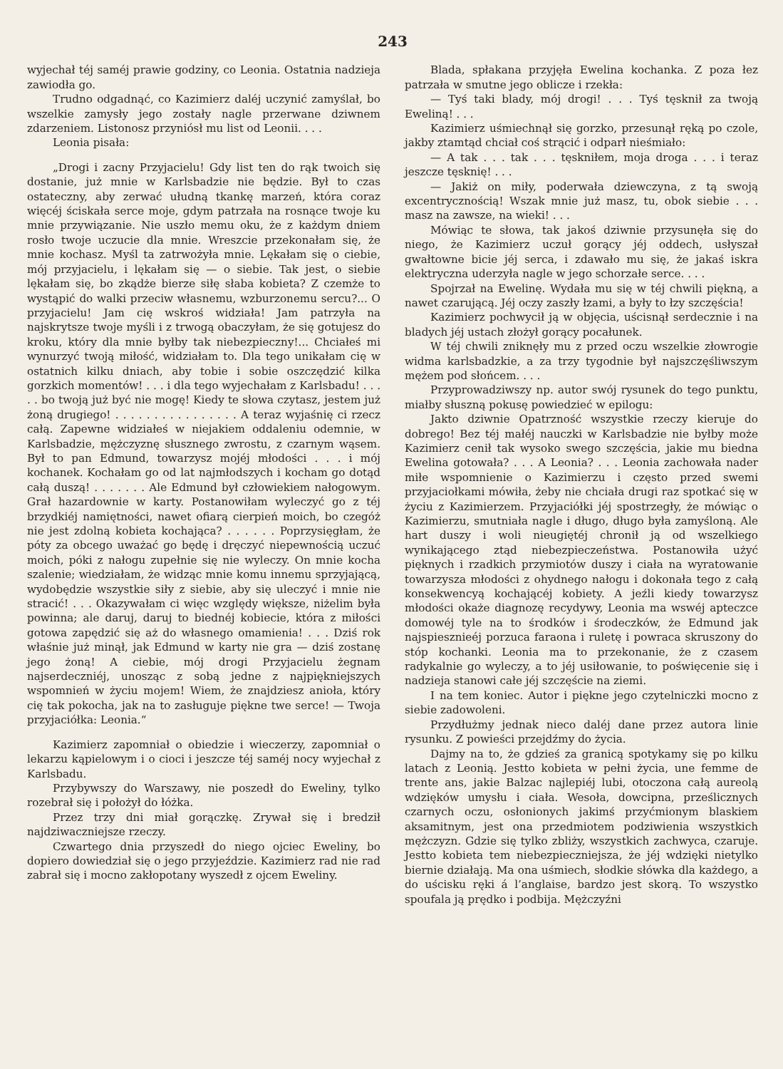243
wyjechał téj saméj prawie godziny, co Leonia. Ostatnia nadzieja zawiodła go.
Trudno odgadnąć, co Kazimierz daléj uczynić zamyślał, bo wszelkie zamysły jego zostały nagle przerwane dziwnem zdarzeniem. Listonosz przyniósł mu list od Leonii. . . .
Leonia pisała:
„Drogi i zacny Przyjacielu! Gdy list ten do rąk twoich się dostanie, już mnie w Karlsbadzie nie będzie. Był to czas ostateczny, aby zerwać ułudną tkankę marzeń, która coraz więcéj ściskała serce moje, gdym patrzała na rosnące twoje ku mnie przywiązanie. Nie uszło memu oku, że z każdym dniem rosło twoje uczucie dla mnie. Wreszcie przekonałam się, że mnie kochasz. Myśl ta zatrwożyła mnie. Lękałam się o ciebie, mój przyjacielu, i lękałam się — o siebie. Tak jest, o siebie lękałam się, bo zkądże bierze siłę słaba kobieta? Z czemże to wystąpić do walki przeciw własnemu, wzburzonemu sercu?... O przyjacielu! Jam cię wskroś widziała! Jam patrzyła na najskrytsze twoje myśli i z trwogą obaczyłam, że się gotujesz do kroku, który dla mnie byłby tak niebezpieczny!... Chciałeś mi wynurzyć twoją miłość, widziałam to. Dla tego unikałam cię w ostatnich kilku dniach, aby tobie i sobie oszczędzić kilka gorzkich momentów! . . . i dla tego wyjechałam z Karlsbadu! . . . . . bo twoją już być nie mogę! Kiedy te słowa czytasz, jestem już żoną drugiego! . . . . . . . . . . . . . . . . A teraz wyjaśnię ci rzecz całą. Zapewne widziałeś w niejakiem oddaleniu odemnie, w Karlsbadzie, mężczyznę słusznego zwrostu, z czarnym wąsem. Był to pan Edmund, towarzysz mojéj młodości . . . i mój kochanek. Kochałam go od lat najmłodszych i kocham go dotąd całą duszą! . . . . . . . Ale Edmund był człowiekiem nałogowym. Grał hazardownie w karty. Postanowiłam wyleczyć go z téj brzydkiéj namiętności, nawet ofiarą cierpień moich, bo czegóż nie jest zdolną kobieta kochająca? . . . . . . Poprzysięgłam, że póty za obcego uważać go będę i dręczyć niepewnością uczuć moich, póki z nałogu zupełnie się nie wyleczy. On mnie kocha szalenie; wiedziałam, że widząc mnie komu innemu sprzyjającą, wydobędzie wszystkie siły z siebie, aby się uleczyć i mnie nie stracić! . . . Okazywałam ci więc względy większe, niżelim była powinna; ale daruj, daruj to biednéj kobiecie, która z miłości gotowa zapędzić się aż do własnego omamienia! . . . Dziś rok właśnie już minął, jak Edmund w karty nie gra — dziś zostanę jego żoną! A ciebie, mój drogi Przyjacielu żegnam najserdeczniéj, unosząc z sobą jedne z najpiękniejszych wspomnień w życiu mojem! Wiem, że znajdziesz anioła, który cię tak pokocha, jak na to zasługuje piękne twe serce! — Twoja przyjaciółka: Leonia.“
Kazimierz zapomniał o obiedzie i wieczerzy, zapomniał o lekarzu kąpielowym i o cioci i jeszcze téj saméj nocy wyjechał z Karlsbadu.
Przybywszy do Warszawy, nie poszedł do Eweliny, tylko rozebrał się i położył do łóżka.
Przez trzy dni miał gorączkę. Zrywał się i bredził najdziwaczniejsze rzeczy.
Czwartego dnia przyszedł do niego ojciec Eweliny, bo dopiero dowiedział się o jego przyjeździe. Kazimierz rad nie rad zabrał się i mocno zakłopotany wyszedł z ojcem Eweliny.
Blada, spłakana przyjęła Ewelina kochanka. Z poza łez patrzała w smutne jego oblicze i rzekła:
— Tyś taki blady, mój drogi! . . . Tyś tęsknił za twoją Eweliną! . . .
Kazimierz uśmiechnął się gorzko, przesunął ręką po czole, jakby ztamtąd chciał coś strącić i odparł nieśmiało:
— A tak . . . tak . . . tęskniłem, moja droga . . . i teraz jeszcze tęsknię! . . .
— Jakiż on miły, poderwała dziewczyna, z tą swoją excentrycznością! Wszak mnie już masz, tu, obok siebie . . . masz na zawsze, na wieki! . . .
Mówiąc te słowa, tak jakoś dziwnie przysunęła się do niego, że Kazimierz uczuł gorący jéj oddech, usłyszał gwałtowne bicie jéj serca, i zdawało mu się, że jakaś iskra elektryczna uderzyła nagle w jego schorzałe serce. . . .
Spojrzał na Ewelinę. Wydała mu się w téj chwili piękną, a nawet czarującą. Jéj oczy zaszły łzami, a były to łzy szczęścia!
Kazimierz pochwycił ją w objęcia, uścisnął serdecznie i na bladych jéj ustach złożył gorący pocałunek.
W téj chwili zniknęły mu z przed oczu wszelkie złowrogie widma karlsbadzkie, a za trzy tygodnie był najszczęśliwszym mężem pod słońcem. . . .
Przyprowadziwszy np. autor swój rysunek do tego punktu, miałby słuszną pokusę powiedzieć w epilogu:
Jakto dziwnie Opatrzność wszystkie rzeczy kieruje do dobrego! Bez téj małéj nauczki w Karlsbadzie nie byłby może Kazimierz cenił tak wysoko swego szczęścia, jakie mu biedna Ewelina gotowała? . . . A Leonia? . . . Leonia zachowała nader miłe wspomnienie o Kazimierzu i często przed swemi przyjaciołkami mówiła, żeby nie chciała drugi raz spotkać się w życiu z Kazimierzem. Przyjaciółki jéj spostrzegły, że mówiąc o Kazimierzu, smutniała nagle i długo, długo była zamyśloną. Ale hart duszy i woli nieugiętéj chronił ją od wszelkiego wynikającego ztąd niebezpieczeństwa. Postanowiła użyć pięknych i rzadkich przymiotów duszy i ciała na wyratowanie towarzysza młodości z ohydnego nałogu i dokonała tego z całą konsekwencyą kochającéj kobiety. A jeźli kiedy towarzysz młodości okaże diagnozę recydywy, Leonia ma wswéj apteczce domowéj tyle na to środków i środeczków, że Edmund jak najspiesznieéj porzuca faraona i ruletę i powraca skruszony do stóp kochanki. Leonia ma to przekonanie, że z czasem radykalnie go wyleczy, a to jéj usiłowanie, to poświęcenie się i nadzieja stanowi całe jéj szczęście na ziemi.
I na tem koniec. Autor i piękne jego czytelniczki mocno z siebie zadowoleni.
Przydłużmy jednak nieco daléj dane przez autora linie rysunku. Z powieści przejdźmy do życia.
Dajmy na to, że gdzieś za granicą spotykamy się po kilku latach z Leonią. Jestto kobieta w pełni życia, une femme de trente ans, jakie Balzac najlepiéj lubi, otoczona całą aureolą wdzięków umysłu i ciała. Wesoła, dowcipna, prześlicznych czarnych oczu, osłonionych jakimś przyćmionym blaskiem aksamitnym, jest ona przedmiotem podziwienia wszystkich mężczyzn. Gdzie się tylko zbliży, wszystkich zachwyca, czaruje. Jestto kobieta tem niebezpieczniejsza, że jéj wdzięki nietylko biernie działają. Ma ona uśmiech, słodkie słówka dla każdego, a do uścisku ręki á l’anglaise, bardzo jest skorą. To wszystko spoufala ją prędko i podbija. Mężczyźni